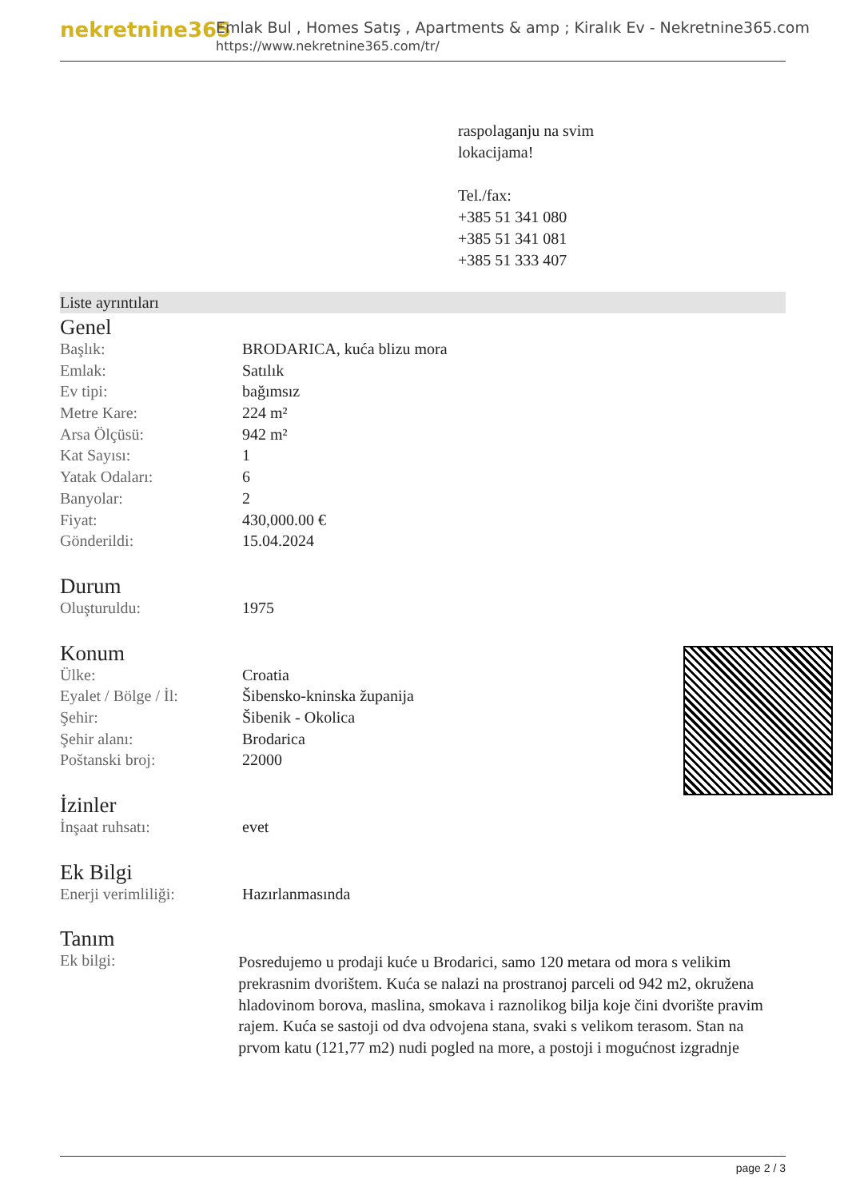nekretnine365
Emlak Bul , Homes Satış , Apartments & amp ; Kiralık Ev - Nekretnine365.com
https://www.nekretnine365.com/tr/
raspolaganju na svim
lokacijama!
Tel./fax:
+385 51 341 080
+385 51 341 081
+385 51 333 407
Liste ayrıntıları
Genel
| Başlık: | BRODARICA, kuća blizu mora |
| Emlak: | Satılık |
| Ev tipi: | bağımsız |
| Metre Kare: | 224 m² |
| Arsa Ölçüsü: | 942 m² |
| Kat Sayısı: | 1 |
| Yatak Odaları: | 6 |
| Banyolar: | 2 |
| Fiyat: | 430,000.00 € |
| Gönderildi: | 15.04.2024 |
Durum
| Oluşturuldu: | 1975 |
Konum
| Ülke: | Croatia |
| Eyalet / Bölge / İl: | Šibensko-kninska županija |
| Şehir: | Šibenik - Okolica |
| Şehir alanı: | Brodarica |
| Poštanski broj: | 22000 |
İzinler
| İnşaat ruhsatı: | evet |
Ek Bilgi
| Enerji verimliliği: | Hazırlanmasında |
Tanım
| Ek bilgi: | Posredujemo u prodaji kuće u Brodarici, samo 120 metara od mora s velikim prekrasnim dvorištem. Kuća se nalazi na prostranoj parceli od 942 m2, okružena hladovinom borova, maslina, smokava i raznolikog bilja koje čini dvorište pravim rajem. Kuća se sastoji od dva odvojena stana, svaki s velikom terasom. Stan na prvom katu (121,77 m2) nudi pogled na more, a postoji i mogućnost izgradnje |
page 2 / 3